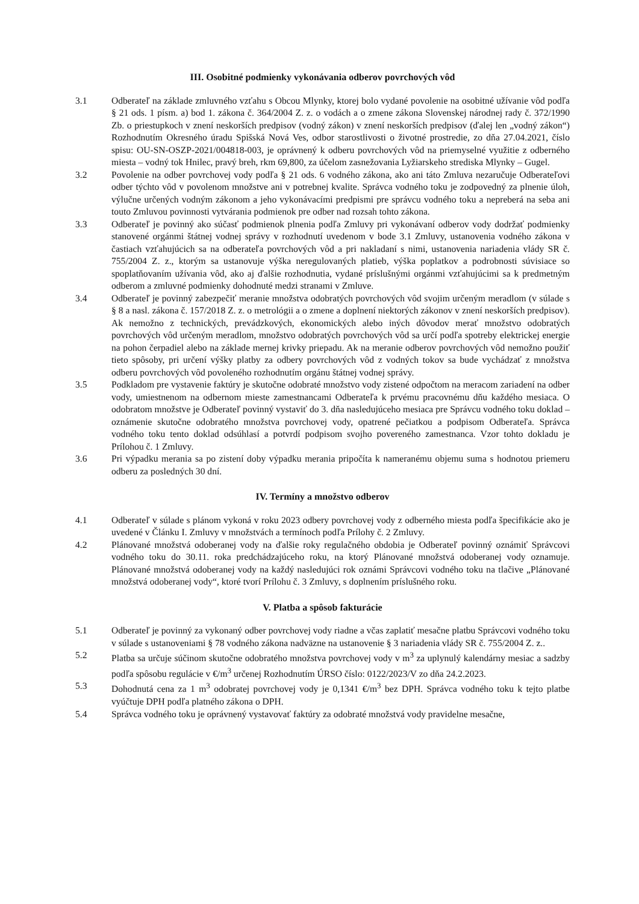III. Osobitné podmienky vykonávania odberov povrchových vôd
3.1 Odberateľ na základe zmluvného vzťahu s Obcou Mlynky, ktorej bolo vydané povolenie na osobitné užívanie vôd podľa § 21 ods. 1 písm. a) bod 1. zákona č. 364/2004 Z. z. o vodách a o zmene zákona Slovenskej národnej rady č. 372/1990 Zb. o priestupkoch v znení neskorších predpisov (vodný zákon) v znení neskorších predpisov (ďalej len „vodný zákon“) Rozhodnutím Okresného úradu Spišská Nová Ves, odbor starostlivosti o životné prostredie, zo dňa 27.04.2021, číslo spisu: OU-SN-OSZP-2021/004818-003, je oprávnený k odberu povrchových vôd na priemyselné využitie z odberného miesta – vodný tok Hnilec, pravý breh, rkm 69,800, za účelom zasnežovania Lyžiarskeho strediska Mlynky – Gugel.
3.2 Povolenie na odber povrchovej vody podľa § 21 ods. 6 vodného zákona, ako ani táto Zmluva nezaručuje Odberateľovi odber týchto vôd v povolenom množstve ani v potrebnej kvalite. Správca vodného toku je zodpovedný za plnenie úloh, výlučne určených vodným zákonom a jeho vykonávacími predpismi pre správcu vodného toku a nepreberá na seba ani touto Zmluvou povinnosti vytvárania podmienok pre odber nad rozsah tohto zákona.
3.3 Odberateľ je povinný ako súčasť podmienok plnenia podľa Zmluvy pri vykonávaní odberov vody dodržať podmienky stanovené orgánmi štátnej vodnej správy v rozhodnutí uvedenom v bode 3.1 Zmluvy, ustanovenia vodného zákona v častiach vzťahujúcich sa na odberateľa povrchových vôd a pri nakladaní s nimi, ustanovenia nariadenia vlády SR č. 755/2004 Z. z., ktorým sa ustanovuje výška neregulovaných platieb, výška poplatkov a podrobnosti súvisiace so spoplatňovaním užívania vôd, ako aj ďalšie rozhodnutia, vydané príslušnými orgánmi vzťahujúcimi sa k predmetným odberom a zmluvné podmienky dohodnuté medzi stranami v Zmluve.
3.4 Odberateľ je povinný zabezpečiť meranie množstva odobratých povrchových vôd svojim určeným meradlom (v súlade s § 8 a nasl. zákona č. 157/2018 Z. z. o metrológii a o zmene a doplnení niektorých zákonov v znení neskorších predpisov). Ak nemožno z technických, prevádzkových, ekonomických alebo iných dôvodov merať množstvo odobratých povrchových vôd určeným meradlom, množstvo odobratých povrchových vôd sa určí podľa spotreby elektrickej energie na pohon čerpadiel alebo na základe mernej krivky priepadu. Ak na meranie odberov povrchových vôd nemožno použiť tieto spôsoby, pri určení výšky platby za odbery povrchových vôd z vodných tokov sa bude vychádzať z množstva odberu povrchových vôd povoleného rozhodnutím orgánu štátnej vodnej správy.
3.5 Podkladom pre vystavenie faktúry je skutočne odobraté množstvo vody zistené odpočtom na meracom zariadení na odber vody, umiestnenom na odbernom mieste zamestnancami Odberateľa k prvému pracovnému dňu každého mesiaca. O odobratom množstve je Odberateľ povinný vystaviť do 3. dňa nasledujúceho mesiaca pre Správcu vodného toku doklad – oznámenie skutočne odobratého množstva povrchovej vody, opatrené pečiatkou a podpisom Odberateľa. Správca vodného toku tento doklad odsúhlasí a potvrdí podpisom svojho povereného zamestnanca. Vzor tohto dokladu je Prílohou č. 1 Zmluvy.
3.6 Pri výpadku merania sa po zistení doby výpadku merania pripočíta k nameranému objemu suma s hodnotou priemeru odberu za posledných 30 dní.
IV. Termíny a množstvo odberov
4.1 Odberateľ v súlade s plánom vykoná v roku 2023 odbery povrchovej vody z odberného miesta podľa špecifikácie ako je uvedené v Článku I. Zmluvy v množstvách a termínoch podľa Prílohy č. 2 Zmluvy.
4.2 Plánované množstvá odoberanej vody na ďalšie roky regulačného obdobia je Odberateľ povinný oznámiť Správcovi vodného toku do 30.11. roka predchádzajúceho roku, na ktorý Plánované množstvá odoberanej vody oznamuje. Plánované množstvá odoberanej vody na každý nasledujúci rok oznámi Správcovi vodného toku na tlačive „Plánované množstvá odoberanej vody“, ktoré tvorí Prílohu č. 3 Zmluvy, s doplnením príslušného roku.
V. Platba a spôsob fakturácie
5.1 Odberateľ je povinný za vykonaný odber povrchovej vody riadne a včas zaplatiť mesačne platbu Správcovi vodného toku v súlade s ustanoveniami § 78 vodného zákona nadväzne na ustanovenie § 3 nariadenia vlády SR č. 755/2004 Z. z..
5.2 Platba sa určuje súčinom skutočne odobratého množstva povrchovej vody v m<sup>3</sup> za uplynulý kalendárny mesiac a sadzby podľa spôsobu regulácie v €/m<sup>3</sup> určenej Rozhodnutím ÚRSO číslo: 0122/2023/V zo dňa 24.2.2023.
5.3 Dohodnutá cena za 1 m<sup>3</sup> odobratej povrchovej vody je 0,1341 €/m<sup>3</sup> bez DPH. Správca vodného toku k tejto platbe vyúčtuje DPH podľa platného zákona o DPH.
5.4 Správca vodného toku je oprávnený vystavovať faktúry za odobraté množstvá vody pravidelne mesačne,